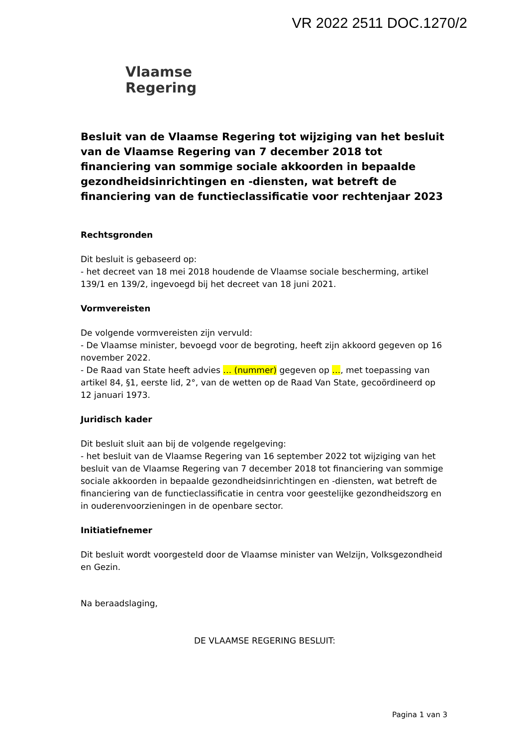VR 2022 2511 DOC.1270/2
Vlaamse
Regering
Besluit van de Vlaamse Regering tot wijziging van het besluit van de Vlaamse Regering van 7 december 2018 tot financiering van sommige sociale akkoorden in bepaalde gezondheidsinrichtingen en -diensten, wat betreft de financiering van de functieclassificatie voor rechtenjaar 2023
Rechtsgronden
Dit besluit is gebaseerd op:
- het decreet van 18 mei 2018 houdende de Vlaamse sociale bescherming, artikel 139/1 en 139/2, ingevoegd bij het decreet van 18 juni 2021.
Vormvereisten
De volgende vormvereisten zijn vervuld:
- De Vlaamse minister, bevoegd voor de begroting, heeft zijn akkoord gegeven op 16 november 2022.
- De Raad van State heeft advies … (nummer) gegeven op …, met toepassing van artikel 84, §1, eerste lid, 2°, van de wetten op de Raad Van State, gecoördineerd op 12 januari 1973.
Juridisch kader
Dit besluit sluit aan bij de volgende regelgeving:
- het besluit van de Vlaamse Regering van 16 september 2022 tot wijziging van het besluit van de Vlaamse Regering van 7 december 2018 tot financiering van sommige sociale akkoorden in bepaalde gezondheidsinrichtingen en -diensten, wat betreft de financiering van de functieclassificatie in centra voor geestelijke gezondheidszorg en in ouderenvoorzieningen in de openbare sector.
Initiatiefnemer
Dit besluit wordt voorgesteld door de Vlaamse minister van Welzijn, Volksgezondheid en Gezin.
Na beraadslaging,
DE VLAAMSE REGERING BESLUIT:
Pagina 1 van 3